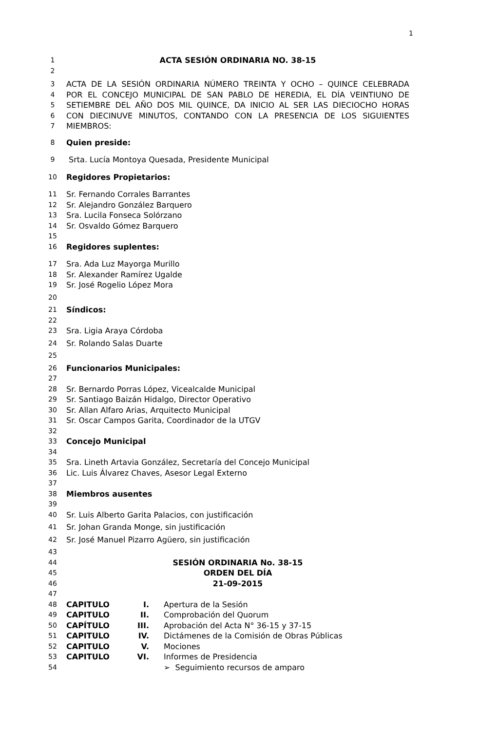1
1 ACTA SESIÓN ORDINARIA NO. 38-15
2
3 ACTA DE LA SESIÓN ORDINARIA NÚMERO TREINTA Y OCHO – QUINCE CELEBRADA
4 POR EL CONCEJO MUNICIPAL DE SAN PABLO DE HEREDIA, EL DÍA VEINTIUNO DE
5 SETIEMBRE DEL AÑO DOS MIL QUINCE, DA INICIO AL SER LAS DIECIOCHO HORAS
6 CON DIECINUVE MINUTOS, CONTANDO CON LA PRESENCIA DE LOS SIGUIENTES
7 MIEMBROS:
8 Quien preside:
9 Srta. Lucía Montoya Quesada, Presidente Municipal
10 Regidores Propietarios:
11 Sr. Fernando Corrales Barrantes
12 Sr. Alejandro González Barquero
13 Sra. Lucila Fonseca Solórzano
14 Sr. Osvaldo Gómez Barquero
15
16 Regidores suplentes:
17 Sra. Ada Luz Mayorga Murillo
18 Sr. Alexander Ramírez Ugalde
19 Sr. José Rogelio López Mora
20
21 Síndicos:
22
23 Sra. Ligia Araya Córdoba
24 Sr. Rolando Salas Duarte
25
26 Funcionarios Municipales:
27
28 Sr. Bernardo Porras López, Vicealcalde Municipal
29 Sr. Santiago Baizán Hidalgo, Director Operativo
30 Sr. Allan Alfaro Arias, Arquitecto Municipal
31 Sr. Oscar Campos Garita, Coordinador de la UTGV
32
33 Concejo Municipal
34
35 Sra. Lineth Artavia González, Secretaría del Concejo Municipal
36 Lic. Luis Álvarez Chaves, Asesor Legal Externo
37
38 Miembros ausentes
39
40 Sr. Luis Alberto Garita Palacios, con justificación
41 Sr. Johan Granda Monge, sin justificación
42 Sr. José Manuel Pizarro Agüero, sin justificación
43
44 SESIÓN ORDINARIA No. 38-15
45 ORDEN DEL DÍA
46 21-09-2015
47
48 CAPITULO I. Apertura de la Sesión
49 CAPITULO II. Comprobación del Quorum
50 CAPÍTULO III. Aprobación del Acta N° 36-15 y 37-15
51 CAPITULO IV. Dictámenes de la Comisión de Obras Públicas
52 CAPITULO V. Mociones
53 CAPITULO VI. Informes de Presidencia
54 ➢ Seguimiento recursos de amparo